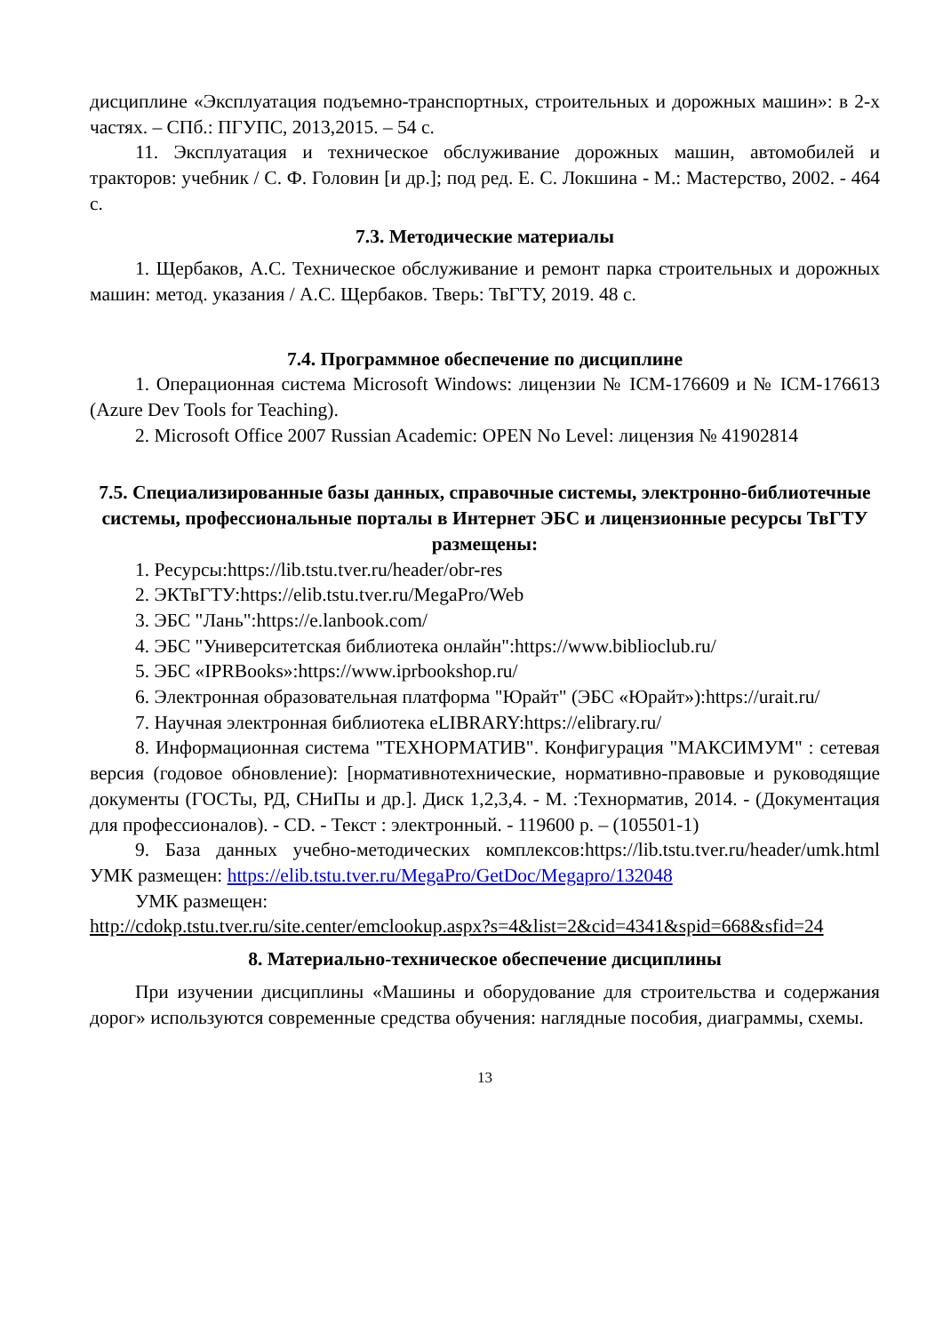дисциплине «Эксплуатация подъемно-транспортных, строительных и дорожных машин»: в 2-х частях. – СПб.: ПГУПС, 2013,2015. – 54 с.
11. Эксплуатация и техническое обслуживание дорожных машин, автомобилей и тракторов: учебник / С. Ф. Головин [и др.]; под ред. Е. С. Локшина - М.: Мастерство, 2002. - 464 с.
7.3. Методические материалы
1. Щербаков, А.С. Техническое обслуживание и ремонт парка строительных и дорожных машин: метод. указания / А.С. Щербаков. Тверь: ТвГТУ, 2019. 48 с.
7.4. Программное обеспечение по дисциплине
1. Операционная система Microsoft Windows: лицензии № ICM-176609 и № ICM-176613 (Azure Dev Tools for Teaching).
2. Microsoft Office 2007 Russian Academic: OPEN No Level: лицензия № 41902814
7.5. Специализированные базы данных, справочные системы, электронно-библиотечные системы, профессиональные порталы в Интернет ЭБС и лицензионные ресурсы ТвГТУ размещены:
1. Ресурсы:https://lib.tstu.tver.ru/header/obr-res
2. ЭКТвГТУ:https://elib.tstu.tver.ru/MegaPro/Web
3. ЭБС "Лань":https://e.lanbook.com/
4. ЭБС "Университетская библиотека онлайн":https://www.biblioclub.ru/
5. ЭБС «IPRBooks»:https://www.iprbookshop.ru/
6. Электронная образовательная платформа "Юрайт" (ЭБС «Юрайт»):https://urait.ru/
7. Научная электронная библиотека eLIBRARY:https://elibrary.ru/
8. Информационная система "ТЕХНОРМАТИВ". Конфигурация "МАКСИМУМ" : сетевая версия (годовое обновление): [нормативнотехнические, нормативно-правовые и руководящие документы (ГОСТы, РД, СНиПы и др.]. Диск 1,2,3,4. - М. :Технорматив, 2014. - (Документация для профессионалов). - CD. - Текст : электронный. - 119600 р. – (105501-1)
9. База данных учебно-методических комплексов:https://lib.tstu.tver.ru/header/umk.html УМК размещен: https://elib.tstu.tver.ru/MegaPro/GetDoc/Megapro/132048
УМК размещен:
http://cdokp.tstu.tver.ru/site.center/emclookup.aspx?s=4&list=2&cid=4341&spid=668&sfid=24
8. Материально-техническое обеспечение дисциплины
При изучении дисциплины «Машины и оборудование для строительства и содержания дорог» используются современные средства обучения: наглядные пособия, диаграммы, схемы.
13